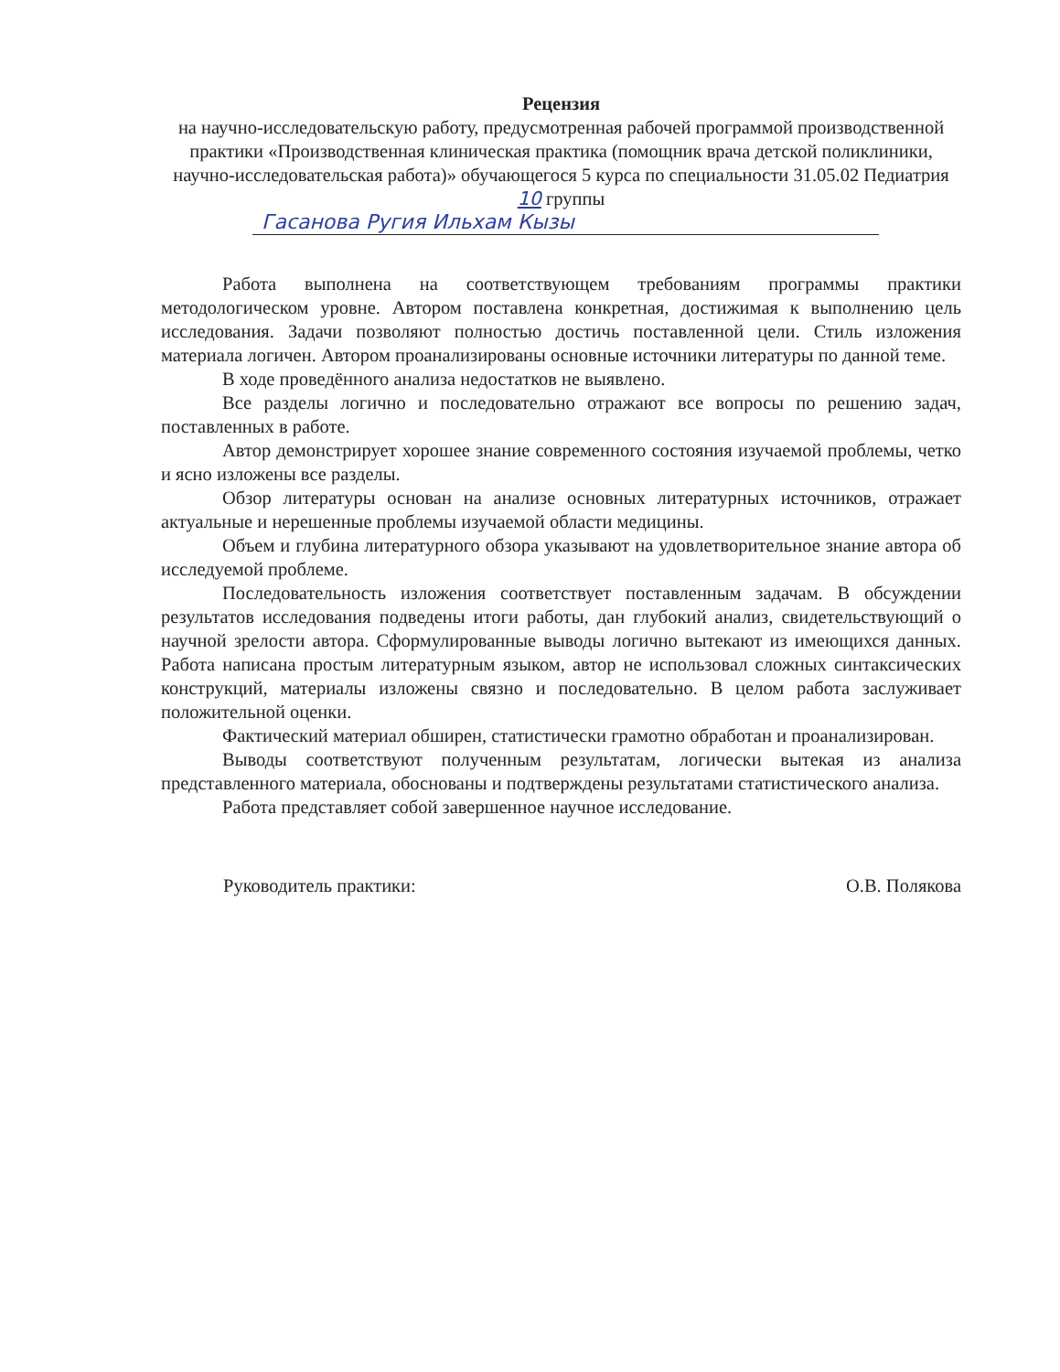Рецензия
на научно-исследовательскую работу, предусмотренная рабочей программой производственной практики «Производственная клиническая практика (помощник врача детской поликлиники, научно-исследовательская работа)» обучающегося 5 курса по специальности 31.05.02 Педиатрия 10 группы
Гасанова Ругия Ильхам Кызы
Работа выполнена на соответствующем требованиям программы практики методологическом уровне. Автором поставлена конкретная, достижимая к выполнению цель исследования. Задачи позволяют полностью достичь поставленной цели. Стиль изложения материала логичен. Автором проанализированы основные источники литературы по данной теме.
В ходе проведённого анализа недостатков не выявлено.
Все разделы логично и последовательно отражают все вопросы по решению задач, поставленных в работе.
Автор демонстрирует хорошее знание современного состояния изучаемой проблемы, четко и ясно изложены все разделы.
Обзор литературы основан на анализе основных литературных источников, отражает актуальные и нерешенные проблемы изучаемой области медицины.
Объем и глубина литературного обзора указывают на удовлетворительное знание автора об исследуемой проблеме.
Последовательность изложения соответствует поставленным задачам. В обсуждении результатов исследования подведены итоги работы, дан глубокий анализ, свидетельствующий о научной зрелости автора. Сформулированные выводы логично вытекают из имеющихся данных. Работа написана простым литературным языком, автор не использовал сложных синтаксических конструкций, материалы изложены связно и последовательно. В целом работа заслуживает положительной оценки.
Фактический материал обширен, статистически грамотно обработан и проанализирован.
Выводы соответствуют полученным результатам, логически вытекая из анализа представленного материала, обоснованы и подтверждены результатами статистического анализа.
Работа представляет собой завершенное научное исследование.
Руководитель практики: О.В. Полякова